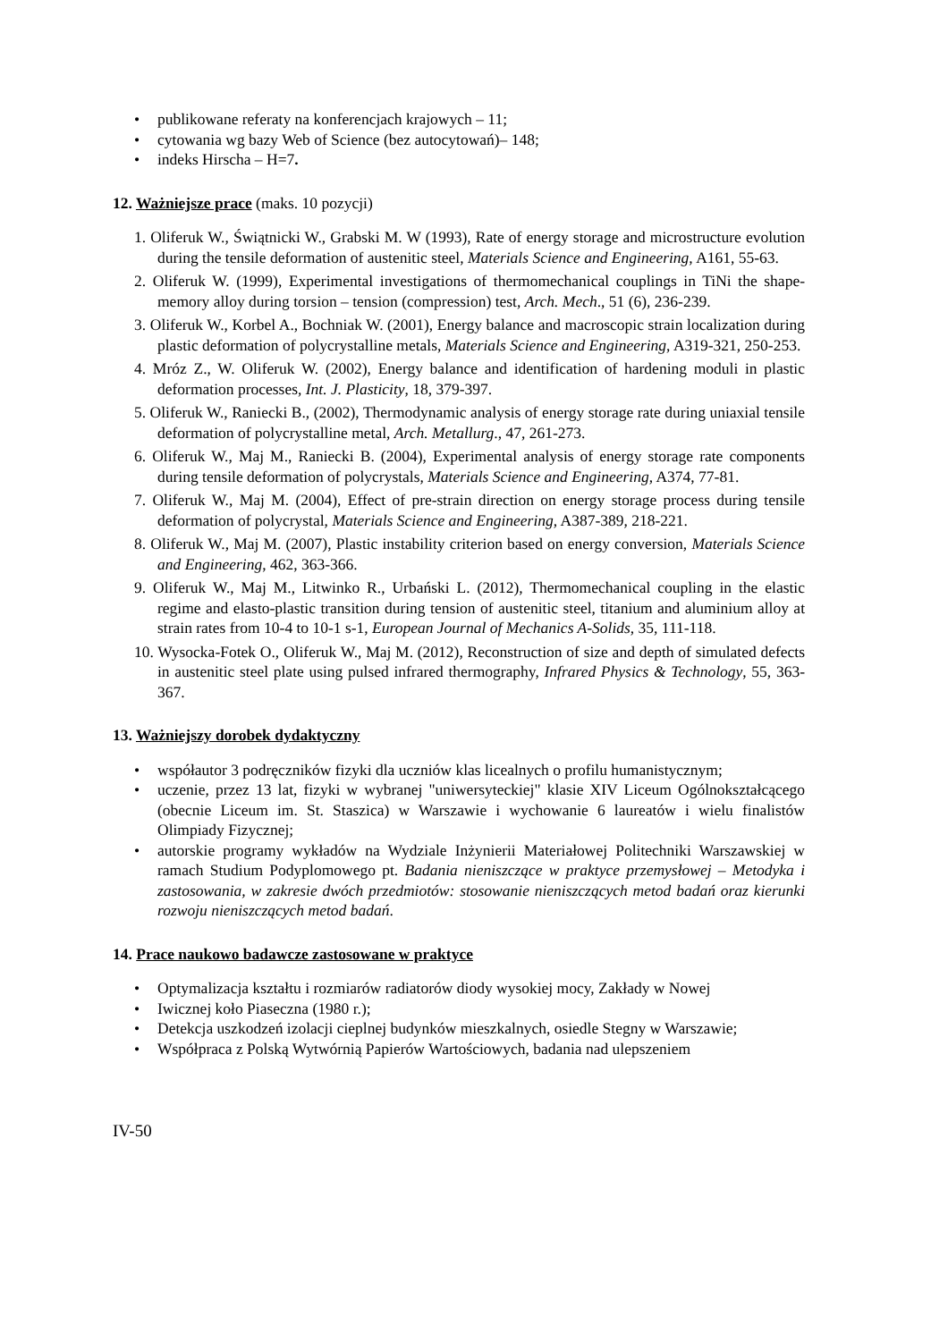• publikowane referaty na konferencjach krajowych – 11;
• cytowania wg bazy Web of Science (bez autocytowań)– 148;
• indeks Hirscha – H=7.
12. Ważniejsze prace (maks. 10 pozycji)
1. Oliferuk W., Świątnicki W., Grabski M. W (1993), Rate of energy storage and microstructure evolution during the tensile deformation of austenitic steel, Materials Science and Engineering, A161, 55-63.
2. Oliferuk W. (1999), Experimental investigations of thermomechanical couplings in TiNi the shape-memory alloy during torsion – tension (compression) test, Arch. Mech., 51 (6), 236-239.
3. Oliferuk W., Korbel A., Bochniak W. (2001), Energy balance and macroscopic strain localization during plastic deformation of polycrystalline metals, Materials Science and Engineering, A319-321, 250-253.
4. Mróz Z., W. Oliferuk W. (2002), Energy balance and identification of hardening moduli in plastic deformation processes, Int. J. Plasticity, 18, 379-397.
5. Oliferuk W., Raniecki B., (2002), Thermodynamic analysis of energy storage rate during uniaxial tensile deformation of polycrystalline metal, Arch. Metallurg., 47, 261-273.
6. Oliferuk W., Maj M., Raniecki B. (2004), Experimental analysis of energy storage rate components during tensile deformation of polycrystals, Materials Science and Engineering, A374, 77-81.
7. Oliferuk W., Maj M. (2004), Effect of pre-strain direction on energy storage process during tensile deformation of polycrystal, Materials Science and Engineering, A387-389, 218-221.
8. Oliferuk W., Maj M. (2007), Plastic instability criterion based on energy conversion, Materials Science and Engineering, 462, 363-366.
9. Oliferuk W., Maj M., Litwinko R., Urbański L. (2012), Thermomechanical coupling in the elastic regime and elasto-plastic transition during tension of austenitic steel, titanium and aluminium alloy at strain rates from 10-4 to 10-1 s-1, European Journal of Mechanics A-Solids, 35, 111-118.
10. Wysocka-Fotek O., Oliferuk W., Maj M. (2012), Reconstruction of size and depth of simulated defects in austenitic steel plate using pulsed infrared thermography, Infrared Physics & Technology, 55, 363-367.
13. Ważniejszy dorobek dydaktyczny
• współautor 3 podręczników fizyki dla uczniów klas licealnych o profilu humanistycznym;
• uczenie, przez 13 lat, fizyki w wybranej "uniwersyteckiej" klasie XIV Liceum Ogólnokształcącego (obecnie Liceum im. St. Staszica) w Warszawie i wychowanie 6 laureatów i wielu finalistów Olimpiady Fizycznej;
• autorskie programy wykładów na Wydziale Inżynierii Materiałowej Politechniki Warszawskiej w ramach Studium Podyplomowego pt. Badania nieniszczące w praktyce przemysłowej – Metodyka i zastosowania, w zakresie dwóch przedmiotów: stosowanie nieniszczących metod badań oraz kierunki rozwoju nieniszczących metod badań.
14. Prace naukowo badawcze zastosowane w praktyce
• Optymalizacja kształtu i rozmiarów radiatorów diody wysokiej mocy, Zakłady w Nowej
• Iwicznej koło Piaseczna (1980 r.);
• Detekcja uszkodzeń izolacji cieplnej budynków mieszkalnych, osiedle Stegny w Warszawie;
• Współpraca z Polską Wytwórnią Papierów Wartościowych, badania nad ulepszeniem
IV-50